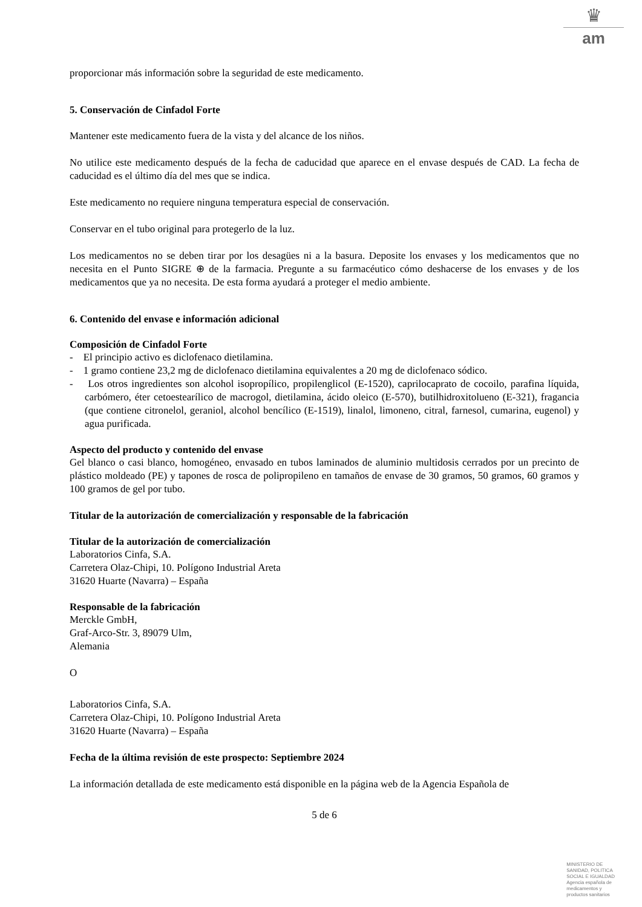♛
am
proporcionar más información sobre la seguridad de este medicamento.
5. Conservación de Cinfadol Forte
Mantener este medicamento fuera de la vista y del alcance de los niños.
No utilice este medicamento después de la fecha de caducidad que aparece en el envase después de CAD. La fecha de caducidad es el último día del mes que se indica.
Este medicamento no requiere ninguna temperatura especial de conservación.
Conservar en el tubo original para protegerlo de la luz.
Los medicamentos no se deben tirar por los desagües ni a la basura. Deposite los envases y los medicamentos que no necesita en el Punto SIGRE ⊕ de la farmacia. Pregunte a su farmacéutico cómo deshacerse de los envases y de los medicamentos que ya no necesita. De esta forma ayudará a proteger el medio ambiente.
6. Contenido del envase e información adicional
Composición de Cinfadol Forte
- El principio activo es diclofenaco dietilamina.
- 1 gramo contiene 23,2 mg de diclofenaco dietilamina equivalentes a 20 mg de diclofenaco sódico.
- Los otros ingredientes son alcohol isopropílico, propilenglicol (E-1520), caprilocaprato de cocoilo, parafina líquida, carbómero, éter cetoestearílico de macrogol, dietilamina, ácido oleico (E-570), butilhidroxitolueno (E-321), fragancia (que contiene citronelol, geraniol, alcohol bencílico (E-1519), linalol, limoneno, citral, farnesol, cumarina, eugenol) y agua purificada.
Aspecto del producto y contenido del envase
Gel blanco o casi blanco, homogéneo, envasado en tubos laminados de aluminio multidosis cerrados por un precinto de plástico moldeado (PE) y tapones de rosca de polipropileno en tamaños de envase de 30 gramos, 50 gramos, 60 gramos y 100 gramos de gel por tubo.
Titular de la autorización de comercialización y responsable de la fabricación
Titular de la autorización de comercialización
Laboratorios Cinfa, S.A.
Carretera Olaz-Chipi, 10. Polígono Industrial Areta
31620 Huarte (Navarra) – España
Responsable de la fabricación
Merckle GmbH,
Graf-Arco-Str. 3, 89079 Ulm,
Alemania
O
Laboratorios Cinfa, S.A.
Carretera Olaz-Chipi, 10. Polígono Industrial Areta
31620 Huarte (Navarra) – España
Fecha de la última revisión de este prospecto: Septiembre 2024
La información detallada de este medicamento está disponible en la página web de la Agencia Española de
5 de 6
MINISTERIO DE
SANIDAD, POLITICA
SOCIAL E IGUALDAD
Agencia española de
medicamentos y
productos sanitarios